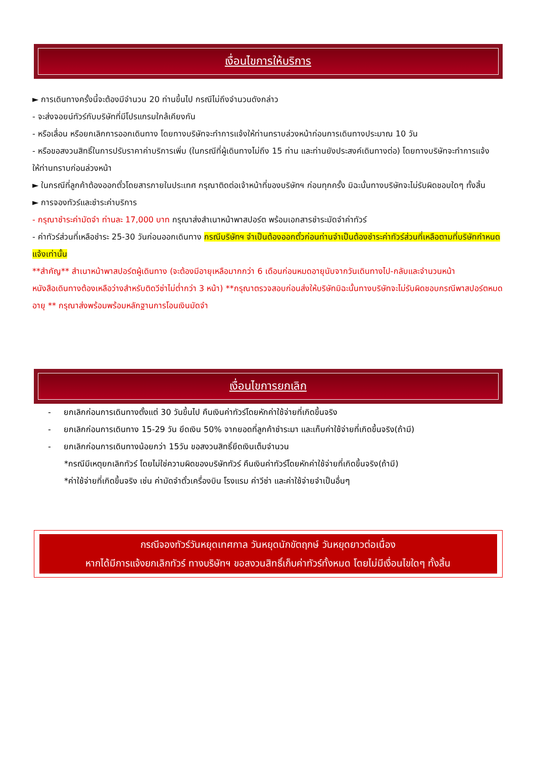เงื่อนไขการให้บริการ
► การเดินทางครั้งนี้จะต้องมีจำนวน 20 ท่านขึ้นไป กรณีไม่ถึงจำนวนดังกล่าว
- จะส่งจอยน์ทัวร์กับบริษัทที่มีโปรแกรมใกล้เคียงกัน
- หรือเลื่อน หรือยกเลิกการออกเดินทาง โดยทางบริษัทจะทำการแจ้งให้ท่านทราบล่วงหน้าก่อนการเดินทางประมาณ 10 วัน
- หรือขอสงวนสิทธิ์ในการปรับราคาค่าบริการเพิ่ม (ในกรณีที่ผู้เดินทางไม่ถึง 15 ท่าน และท่านยังประสงค์เดินทางต่อ) โดยทางบริษัทจะทำการแจ้งให้ท่านทราบก่อนล่วงหน้า
► ในกรณีที่ลูกค้าต้องออกตั๋วโดยสารภายในประเทศ กรุณาติดต่อเจ้าหน้าที่ของบริษัทฯ ก่อนทุกครั้ง มิฉะนั้นทางบริษัทจะไม่รับผิดชอบใดๆ ทั้งสิ้น
► การจองทัวร์และชำระค่าบริการ
- กรุณาชำระค่ามัดจำ ท่านละ 17,000 บาท กรุณาส่งสำเนาหน้าพาสปอร์ต พร้อมเอกสารชำระมัดจำค่าทัวร์
- ค่าทัวร์ส่วนที่เหลือชำระ 25-30 วันก่อนออกเดินทาง กรณีบริษัทฯ จำเป็นต้องออกตั๋วก่อนท่านจำเป็นต้องชำระค่าทัวร์ส่วนที่เหลือตามที่บริษัทกำหนดแจ้งเท่านั้น
**สำคัญ** สำเนาหน้าพาสปอร์ตผู้เดินทาง (จะต้องมีอายุเหลือมากกว่า 6 เดือนก่อนหมดอายุนับจากวันเดินทางไป-กลับและจำนวนหน้าหนังสือเดินทางต้องเหลือว่างสำหรับติดวีซ่าไม่ต่ำกว่า 3 หน้า) **กรุณาตรวจสอบก่อนส่งให้บริษัทมิฉะนั้นทางบริษัทจะไม่รับผิดชอบกรณีพาสปอร์ตหมดอายุ ** กรุณาส่งพร้อมพร้อมหลักฐานการโอนเงินมัดจำ
เงื่อนไขการยกเลิก
- ยกเลิกก่อนการเดินทางตั้งแต่ 30 วันขึ้นไป คืนเงินค่าทัวร์โดยหักค่าใช้จ่ายที่เกิดขึ้นจริง
- ยกเลิกก่อนการเดินทาง 15-29 วัน ยึดเงิน 50% จากยอดที่ลูกค้าชำระมา และเก็บค่าใช้จ่ายที่เกิดขึ้นจริง(ถ้ามี)
- ยกเลิกก่อนการเดินทางน้อยกว่า 15วัน ขอสงวนสิทธิ์ยึดเงินเต็มจำนวน
*กรณีมีเหตุยกเลิกทัวร์ โดยไม่ใช่ความผิดของบริษัททัวร์ คืนเงินค่าทัวร์โดยหักค่าใช้จ่ายที่เกิดขึ้นจริง(ถ้ามี)
*ค่าใช้จ่ายที่เกิดขึ้นจริง เช่น ค่ามัดจำตั๋วเครื่องบิน โรงแรม ค่าวีซ่า และค่าใช้จ่ายจำเป็นอื่นๆ
กรณีจองทัวร์วันหยุดเทศกาล วันหยุดนักขัตฤกษ์ วันหยุดยาวต่อเนื่อง
หากได้มีการแจ้งยกเลิกทัวร์ ทางบริษัทฯ ขอสงวนสิทธิ์เก็บค่าทัวร์ทั้งหมด โดยไม่มีเงื่อนไขใดๆ ทั้งสิ้น